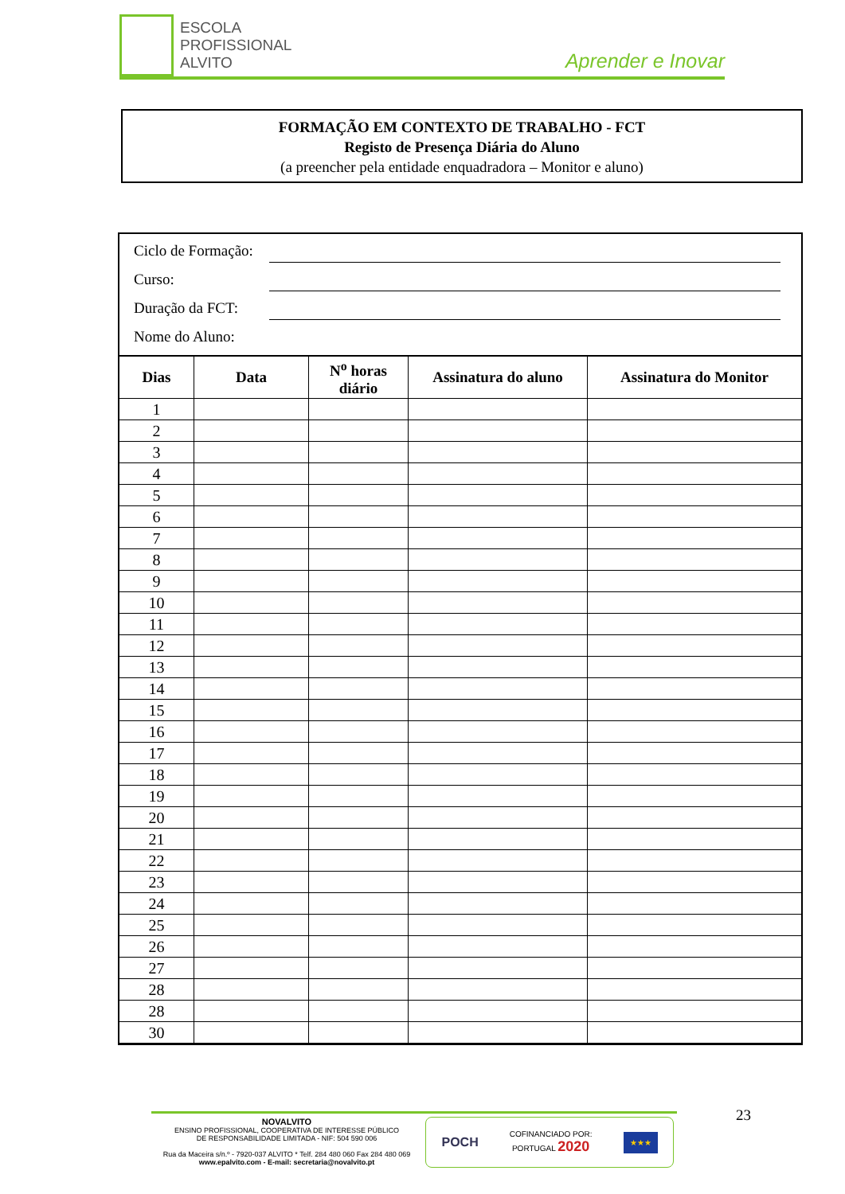ESCOLA
PROFISSIONAL
ALVITO
Aprender e Inovar
FORMAÇÃO EM CONTEXTO DE TRABALHO - FCT
Registo de Presença Diária do Aluno
(a preencher pela entidade enquadradora – Monitor e aluno)
Ciclo de Formação:
Curso:
Duração da FCT:
Nome do Aluno:
| Dias | Data | N<sup>o</sup> horas diário | Assinatura do aluno | Assinatura do Monitor |
| --- | --- | --- | --- | --- |
| 1 | | | | |
| 2 | | | | |
| 3 | | | | |
| 4 | | | | |
| 5 | | | | |
| 6 | | | | |
| 7 | | | | |
| 8 | | | | |
| 9 | | | | |
| 10 | | | | |
| 11 | | | | |
| 12 | | | | |
| 13 | | | | |
| 14 | | | | |
| 15 | | | | |
| 16 | | | | |
| 17 | | | | |
| 18 | | | | |
| 19 | | | | |
| 20 | | | | |
| 21 | | | | |
| 22 | | | | |
| 23 | | | | |
| 24 | | | | |
| 25 | | | | |
| 26 | | | | |
| 27 | | | | |
| 28 | | | | |
| 28 | | | | |
| 30 | | | | |
NOVALVITO
ENSINO PROFISSIONAL, COOPERATIVA DE INTERESSE PÚBLICO
DE RESPONSABILIDADE LIMITADA - NIF: 504 590 006
Rua da Maceira s/n.º - 7920-037 ALVITO * Telf. 284 480 060 Fax 284 480 069
www.epalvito.com - E-mail: secretaria@novalvito.pt
POCH COFINANCIADO POR:
PORTUGAL 2020 ★★★
23